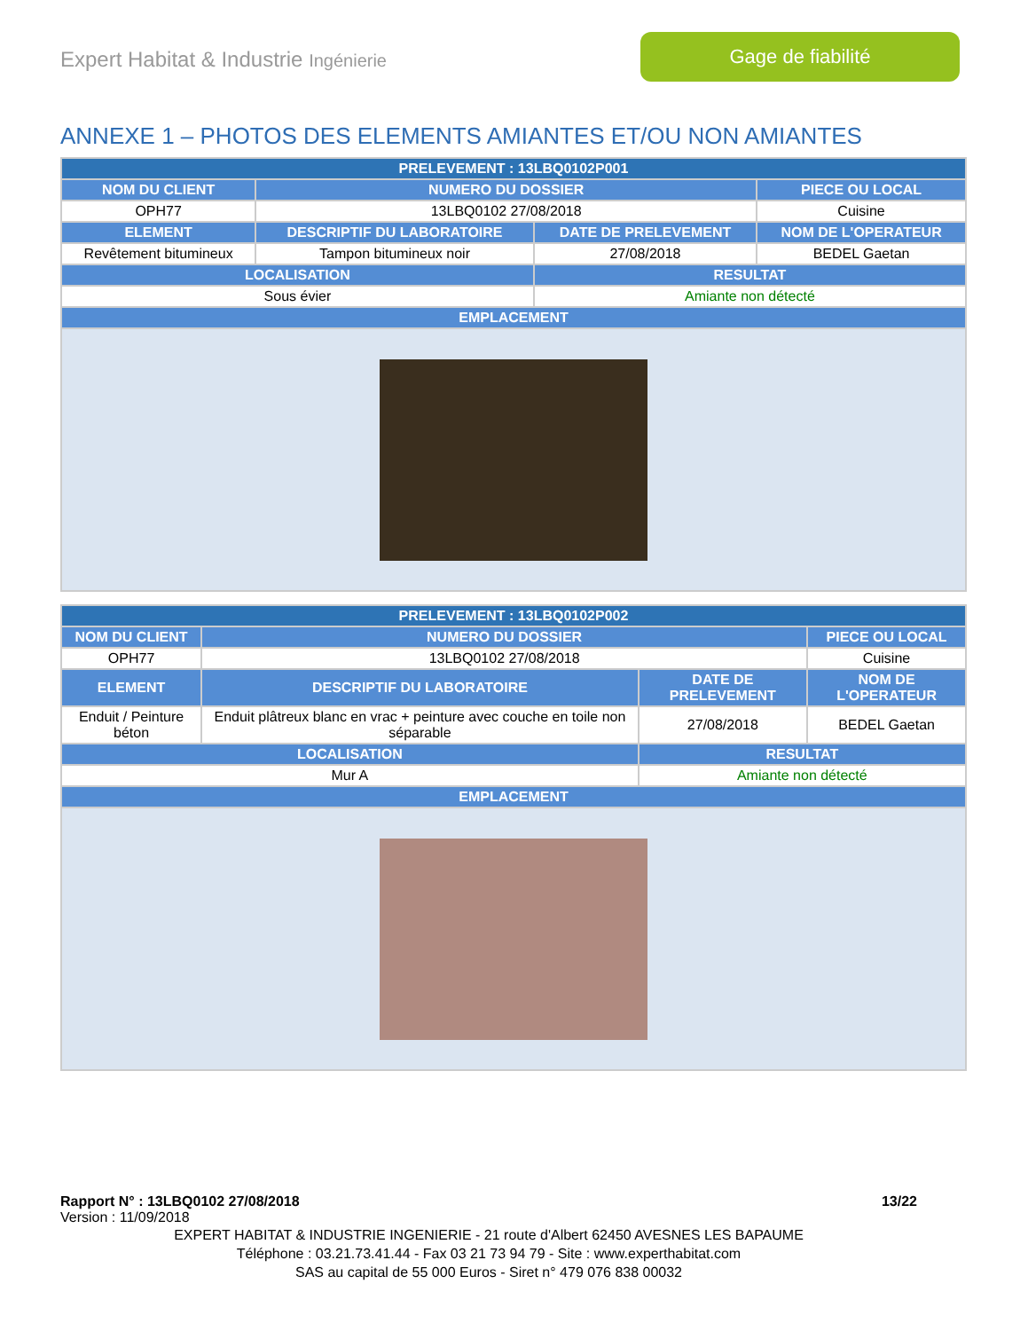Expert Habitat & Industrie Ingénierie
Gage de fiabilité
ANNEXE 1 – PHOTOS DES ELEMENTS AMIANTES ET/OU NON AMIANTES
| PRELEVEMENT : 13LBQ0102P001 | | | |
| --- | --- | --- | --- |
| NOM DU CLIENT | NUMERO DU DOSSIER | | PIECE OU LOCAL |
| OPH77 | 13LBQ0102 27/08/2018 | | Cuisine |
| ELEMENT | DESCRIPTIF DU LABORATOIRE | DATE DE PRELEVEMENT | NOM DE L'OPERATEUR |
| Revêtement bitumineux | Tampon bitumineux noir | 27/08/2018 | BEDEL Gaetan |
| LOCALISATION | | RESULTAT | |
| Sous évier | | Amiante non détecté | |
| EMPLACEMENT | | | |
| PRELEVEMENT : 13LBQ0102P002 | | | |
| --- | --- | --- | --- |
| NOM DU CLIENT | NUMERO DU DOSSIER | | PIECE OU LOCAL |
| OPH77 | 13LBQ0102 27/08/2018 | | Cuisine |
| ELEMENT | DESCRIPTIF DU LABORATOIRE | DATE DE PRELEVEMENT | NOM DE L'OPERATEUR |
| Enduit / Peinture béton | Enduit plâtreux blanc en vrac + peinture avec couche en toile non séparable | 27/08/2018 | BEDEL Gaetan |
| LOCALISATION | | RESULTAT | |
| Mur A | | Amiante non détecté | |
| EMPLACEMENT | | | |
Rapport N° : 13LBQ0102 27/08/2018 13/22
Version : 11/09/2018
EXPERT HABITAT & INDUSTRIE INGENIERIE - 21 route d'Albert 62450 AVESNES LES BAPAUME
Téléphone : 03.21.73.41.44 - Fax 03 21 73 94 79 - Site : www.experthabitat.com
SAS au capital de 55 000 Euros - Siret n° 479 076 838 00032